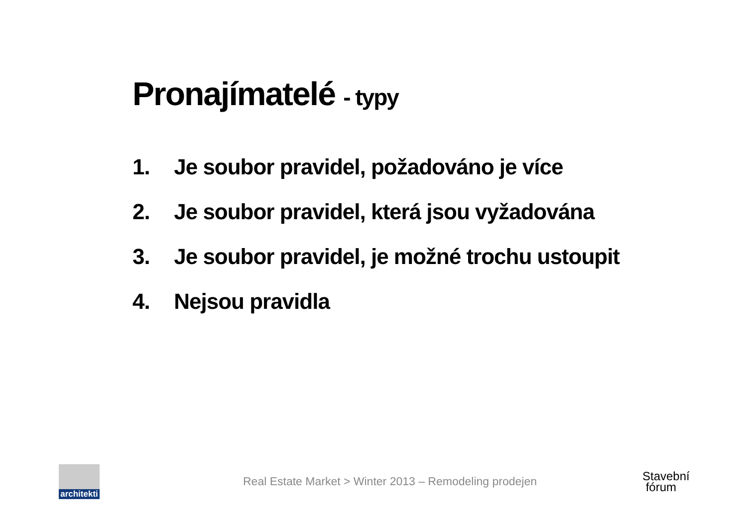Pronajímatelé - typy
1. Je soubor pravidel, požadováno je více
2. Je soubor pravidel, která jsou vyžadována
3. Je soubor pravidel, je možné trochu ustoupit
4. Nejsou pravidla
architekti
Real Estate Market > Winter 2013 – Remodeling prodejen
Stavební
fórum